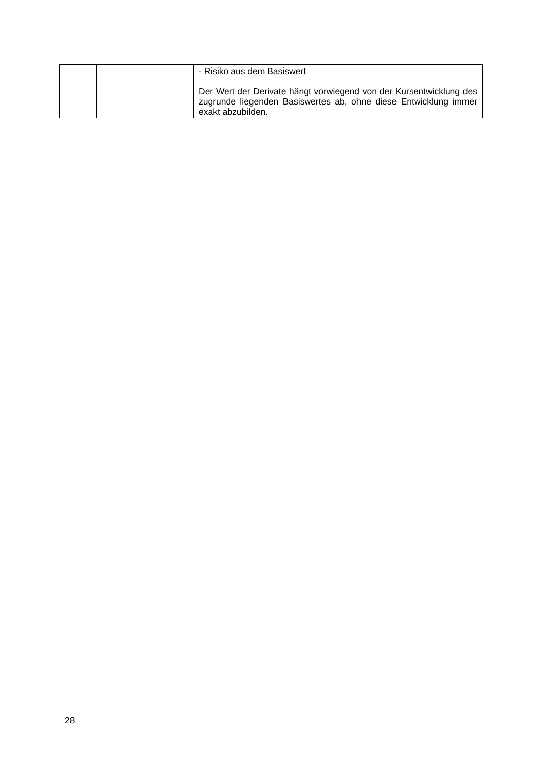| | | - Risiko aus dem Basiswert Der Wert der Derivate hängt vorwiegend von der Kursentwicklung des zugrunde liegenden Basiswertes ab, ohne diese Entwicklung immer exakt abzubilden. |
28